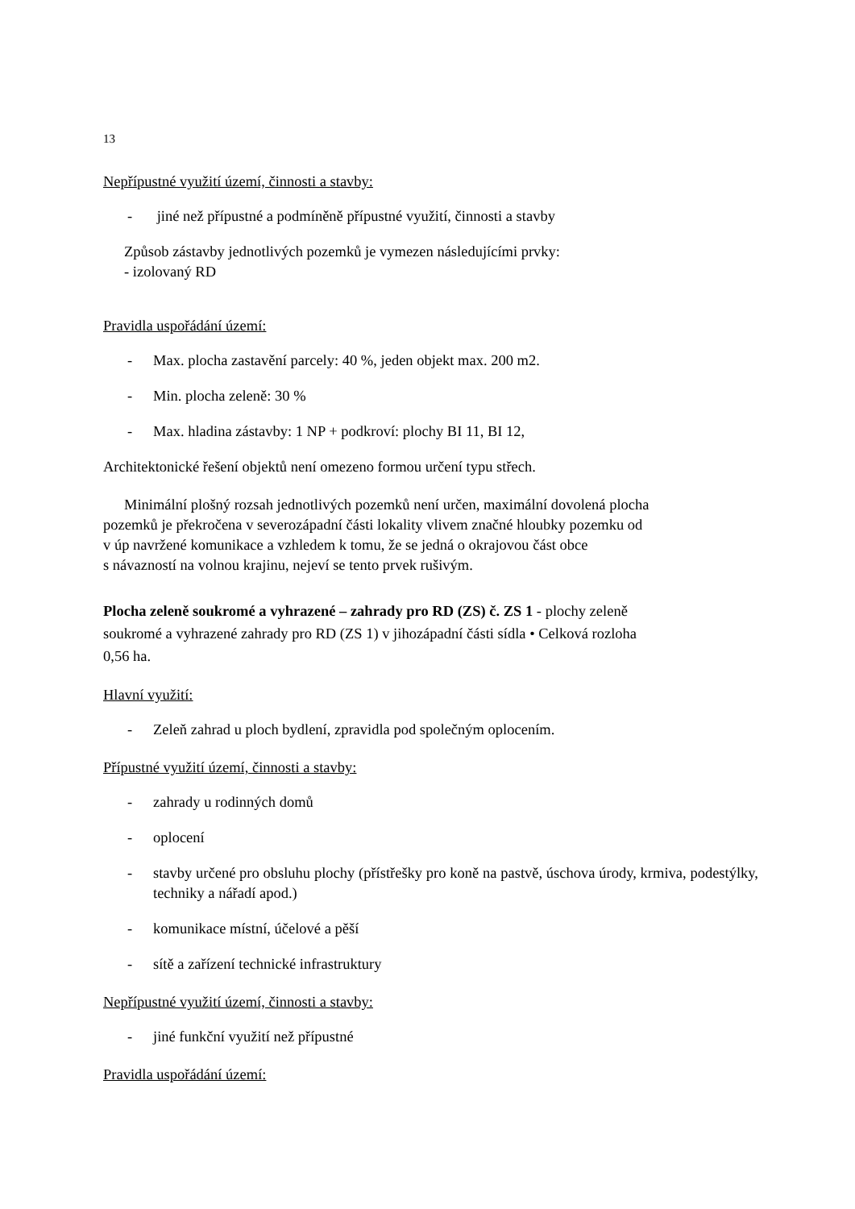13
Nepřípustné využití území, činnosti a stavby:
- jiné než přípustné a podmíněně přípustné využití, činnosti a stavby
Způsob zástavby jednotlivých pozemků je vymezen následujícími prvky:
- izolovaný RD
Pravidla uspořádání území:
- Max. plocha zastavění parcely: 40 %, jeden objekt max. 200 m2.
- Min. plocha zeleně: 30 %
- Max. hladina zástavby: 1 NP + podkroví: plochy BI 11, BI 12,
Architektonické řešení objektů není omezeno formou určení typu střech.
Minimální plošný rozsah jednotlivých pozemků není určen, maximální dovolená plocha
pozemků je překročena v severozápadní části lokality vlivem značné hloubky pozemku od
v úp navržené komunikace a vzhledem k tomu, že se jedná o okrajovou část obce
s návazností na volnou krajinu, nejeví se tento prvek rušivým.
Plocha zeleně soukromé a vyhrazené – zahrady pro RD (ZS) č. ZS 1 - plochy zeleně
soukromé a vyhrazené zahrady pro RD (ZS 1) v jihozápadní části sídla • Celková rozloha
0,56 ha.
Hlavní využití:
- Zeleň zahrad u ploch bydlení, zpravidla pod společným oplocením.
Přípustné využití území, činnosti a stavby:
- zahrady u rodinných domů
- oplocení
- stavby určené pro obsluhu plochy (přístřešky pro koně na pastvě, úschova úrody, krmiva, podestýlky, techniky a nářadí apod.)
- komunikace místní, účelové a pěší
- sítě a zařízení technické infrastruktury
Nepřípustné využití území, činnosti a stavby:
- jiné funkční využití než přípustné
Pravidla uspořádání území: